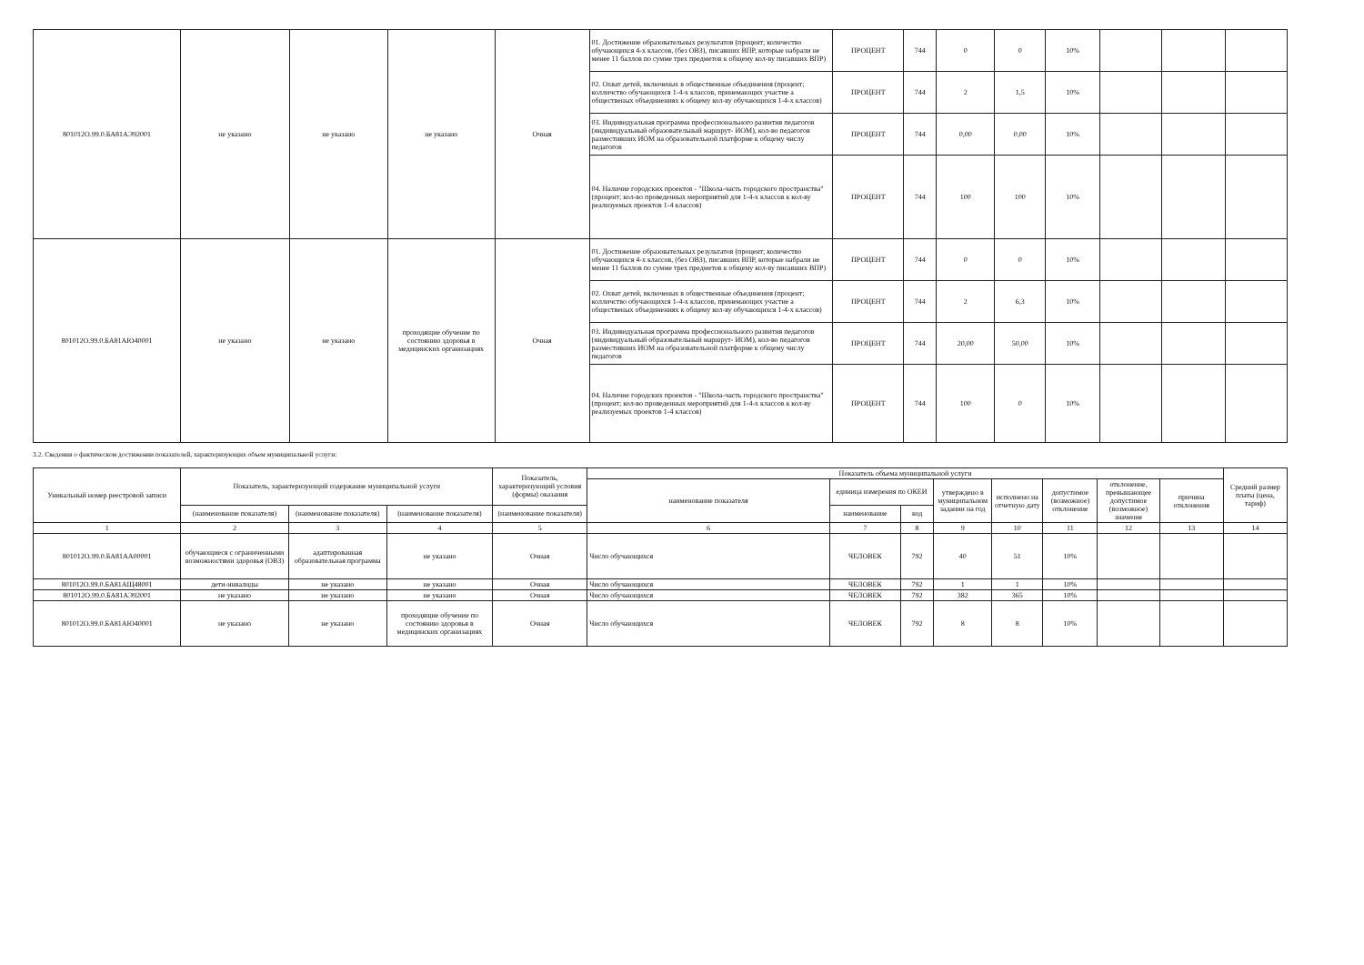| 801012О.99.0.БА81АЭ92001 | не указано | не указано | не указано | Очная | 01. Достижение образовательных результатов (процент; количество обучающихся 4-х классов, (без ОВЗ), писавших ВПР, которые набрали не менее 11 баллов по сумме трех предметов к общему кол-ву писавших ВПР) | ПРОЦЕНТ | 744 | 0 | 0 | 10% | | | |
| | | | | | 02. Охват детей, включеных в общественные объединения (процент; колличство обучающихся 1-4-х классов, принемающих участие а общественых объединениях к общему кол-ву обучающихся 1-4-х классов) | ПРОЦЕНТ | 744 | 2 | 1,5 | 10% | | | |
| | | | | | 03. Индивидуальная программа профессионального развития педагогов (индивидуальный образовательный маршрут- ИОМ), кол-во педагогов разместивших ИОМ на образовательной платформе к общему числу педагогов | ПРОЦЕНТ | 744 | 0,00 | 0,00 | 10% | | | |
| | | | | | 04. Наличие городских проектов - "Школа-часть городского пространства"(процент; кол-во проведенных мероприятий для 1-4-х классов к кол-ву реализуемых проектов 1-4 классов) | ПРОЦЕНТ | 744 | 100 | 100 | 10% | | | |
| 801012О.99.0.БА81АЮ40001 | не указано | не указано | проходящие обучение по состоянию здоровья в медицинских организациях | Очная | 01. Достижение образовательных результатов (процент; количество обучающихся 4-х классов, (без ОВЗ), писавших ВПР, которые набрали не менее 11 баллов по сумме трех предметов к общему кол-ву писавших ВПР) | ПРОЦЕНТ | 744 | 0 | 0 | 10% | | | |
| | | | | | 02. Охват детей, включеных в общественные объединения (процент; колличство обучающихся 1-4-х классов, принемающих участие а общественых объединениях к общему кол-ву обучающихся 1-4-х классов) | ПРОЦЕНТ | 744 | 2 | 6,3 | 10% | | | |
| | | | | | 03. Индивидуальная программа профессионального развития педагогов (индивидуальный образовательный маршрут- ИОМ), кол-во педагогов разместивших ИОМ на образовательной платформе к общему числу педагогов | ПРОЦЕНТ | 744 | 20,00 | 50,00 | 10% | | | |
| | | | | | 04. Наличие городских проектов - "Школа-часть городского пространства"(процент; кол-во проведенных мероприятий для 1-4-х классов к кол-ву реализуемых проектов 1-4 классов) | ПРОЦЕНТ | 744 | 100 | 0 | 10% | | | |
3.2. Сведения о фактическом достижении показателей, характеризующих объем муниципальной услуги:
| Уникальный номер реестровой записи | Показатель, характеризующий содержание муниципальной услуги | | | Показатель, характеризующий условия (формы) оказания | Показатель объема муниципальной услуги | | | | | | | | Средний размер платы (цена, тариф) |
| | | | | | наименование показателя | единица измерения по ОКЕИ | | утверждено в муниципальном задании на год | исполнено на отчетную дату | допустимое (возможное) отклонение | отклонение, превышающее допустимое (возможное) значение | причина отклонения | |
| | (наименование показателя) | (наименование показателя) | (наименование показателя) | (наименование показателя) | | наименование | код | | | | | | |
| 1 | 2 | 3 | 4 | 5 | 6 | 7 | 8 | 9 | 10 | 11 | 12 | 13 | 14 |
| 801012О.99.0.БА81АА00001 | обучающиеся с ограниченными возможностями здоровья (ОВЗ) | адаптированная образовательная программа | не указано | Очная | Число обучающихся | ЧЕЛОВЕК | 792 | 40 | 51 | 10% | | | |
| 801012О.99.0.БА81АЩ48001 | дети-инвалиды | не указано | не указано | Очная | Число обучающихся | ЧЕЛОВЕК | 792 | 1 | 1 | 10% | | | |
| 801012О.99.0.БА81АЭ92001 | не указано | не указано | не указано | Очная | Число обучающихся | ЧЕЛОВЕК | 792 | 382 | 365 | 10% | | | |
| 801012О.99.0.БА81АЮ40001 | не указано | не указано | проходящие обучение по состоянию здоровья в медицинских организациях | Очная | Число обучающихся | ЧЕЛОВЕК | 792 | 8 | 8 | 10% | | | |